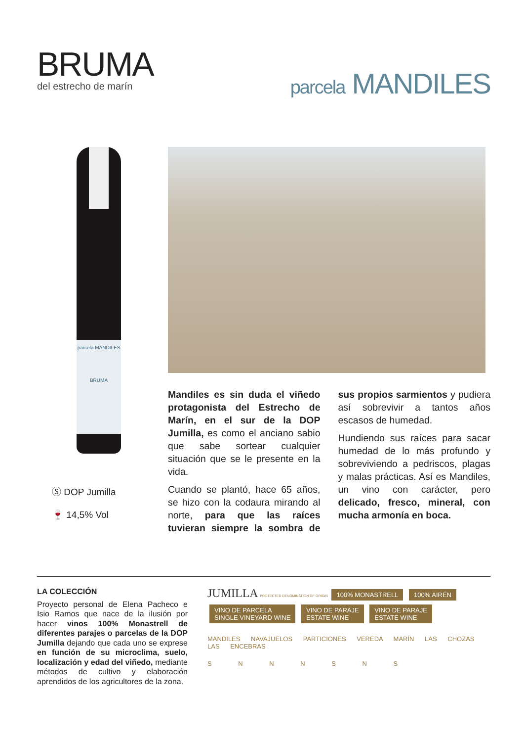BRUMA
del estrecho de marín
parcela MANDILES
parcela MANDILES
BRUMA
Ⓢ DOP Jumilla
🍷 14,5% Vol
Mandiles es sin duda el viñedo protagonista del Estrecho de Marín, en el sur de la DOP Jumilla, es como el anciano sabio que sabe sortear cualquier situación que se le presente en la vida.
Cuando se plantó, hace 65 años, se hizo con la codaura mirando al norte, para que las raíces tuvieran siempre la sombra de sus propios sarmientos y pudiera así sobrevivir a tantos años escasos de humedad.
Hundiendo sus raíces para sacar humedad de lo más profundo y sobreviviendo a pedriscos, plagas y malas prácticas. Así es Mandiles, un vino con carácter, pero delicado, fresco, mineral, con mucha armonía en boca.
LA COLECCIÓN
Proyecto personal de Elena Pacheco e Isio Ramos que nace de la ilusión por hacer vinos 100% Monastrell de diferentes parajes o parcelas de la DOP Jumilla dejando que cada uno se exprese en función de su microclima, suelo, localización y edad del viñedo, mediante métodos de cultivo y elaboración aprendidos de los agricultores de la zona.
JUMILLA PROTECTED DENOMINATION OF ORIGIN 100% MONASTRELL 100% AIRÉN
VINO DE PARCELA
SINGLE VINEYARD WINE VINO DE PARAJE
ESTATE WINE VINO DE PARAJE
ESTATE WINE
MANDILES NAVAJUELOS PARTICIONES VEREDA MARÍN LAS CHOZAS LAS ENCEBRAS
S N N N S N S